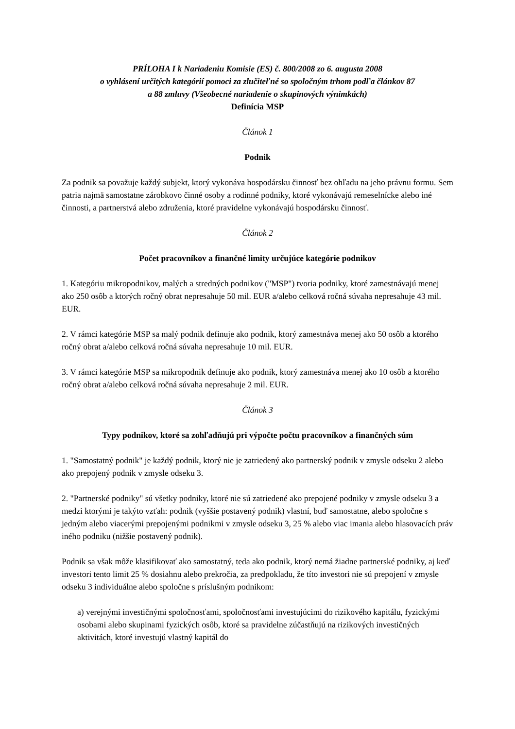PRÍLOHA I k Nariadeniu Komisie (ES) č. 800/2008 zo 6. augusta 2008
o vyhlásení určitých kategórií pomoci za zlučiteľné so spoločným trhom podľa článkov 87
a 88 zmluvy (Všeobecné nariadenie o skupinových výnimkách)
Definícia MSP
Článok 1
Podnik
Za podnik sa považuje každý subjekt, ktorý vykonáva hospodársku činnosť bez ohľadu na jeho právnu formu. Sem patria najmä samostatne zárobkovo činné osoby a rodinné podniky, ktoré vykonávajú remeselnícke alebo iné činnosti, a partnerstvá alebo združenia, ktoré pravidelne vykonávajú hospodársku činnosť.
Článok 2
Počet pracovníkov a finančné limity určujúce kategórie podnikov
1. Kategóriu mikropodnikov, malých a stredných podnikov ("MSP") tvoria podniky, ktoré zamestnávajú menej ako 250 osôb a ktorých ročný obrat nepresahuje 50 mil. EUR a/alebo celková ročná súvaha nepresahuje 43 mil. EUR.
2. V rámci kategórie MSP sa malý podnik definuje ako podnik, ktorý zamestnáva menej ako 50 osôb a ktorého ročný obrat a/alebo celková ročná súvaha nepresahuje 10 mil. EUR.
3. V rámci kategórie MSP sa mikropodnik definuje ako podnik, ktorý zamestnáva menej ako 10 osôb a ktorého ročný obrat a/alebo celková ročná súvaha nepresahuje 2 mil. EUR.
Článok 3
Typy podnikov, ktoré sa zohľadňujú pri výpočte počtu pracovníkov a finančných súm
1. "Samostatný podnik" je každý podnik, ktorý nie je zatriedený ako partnerský podnik v zmysle odseku 2 alebo ako prepojený podnik v zmysle odseku 3.
2. "Partnerské podniky" sú všetky podniky, ktoré nie sú zatriedené ako prepojené podniky v zmysle odseku 3 a medzi ktorými je takýto vzťah: podnik (vyššie postavený podnik) vlastní, buď samostatne, alebo spoločne s jedným alebo viacerými prepojenými podnikmi v zmysle odseku 3, 25 % alebo viac imania alebo hlasovacích práv iného podniku (nižšie postavený podnik).
Podnik sa však môže klasifikovať ako samostatný, teda ako podnik, ktorý nemá žiadne partnerské podniky, aj keď investori tento limit 25 % dosiahnu alebo prekročia, za predpokladu, že títo investori nie sú prepojení v zmysle odseku 3 individuálne alebo spoločne s príslušným podnikom:
a) verejnými investičnými spoločnosťami, spoločnosťami investujúcimi do rizikového kapitálu, fyzickými osobami alebo skupinami fyzických osôb, ktoré sa pravidelne zúčastňujú na rizikových investičných aktivitách, ktoré investujú vlastný kapitál do